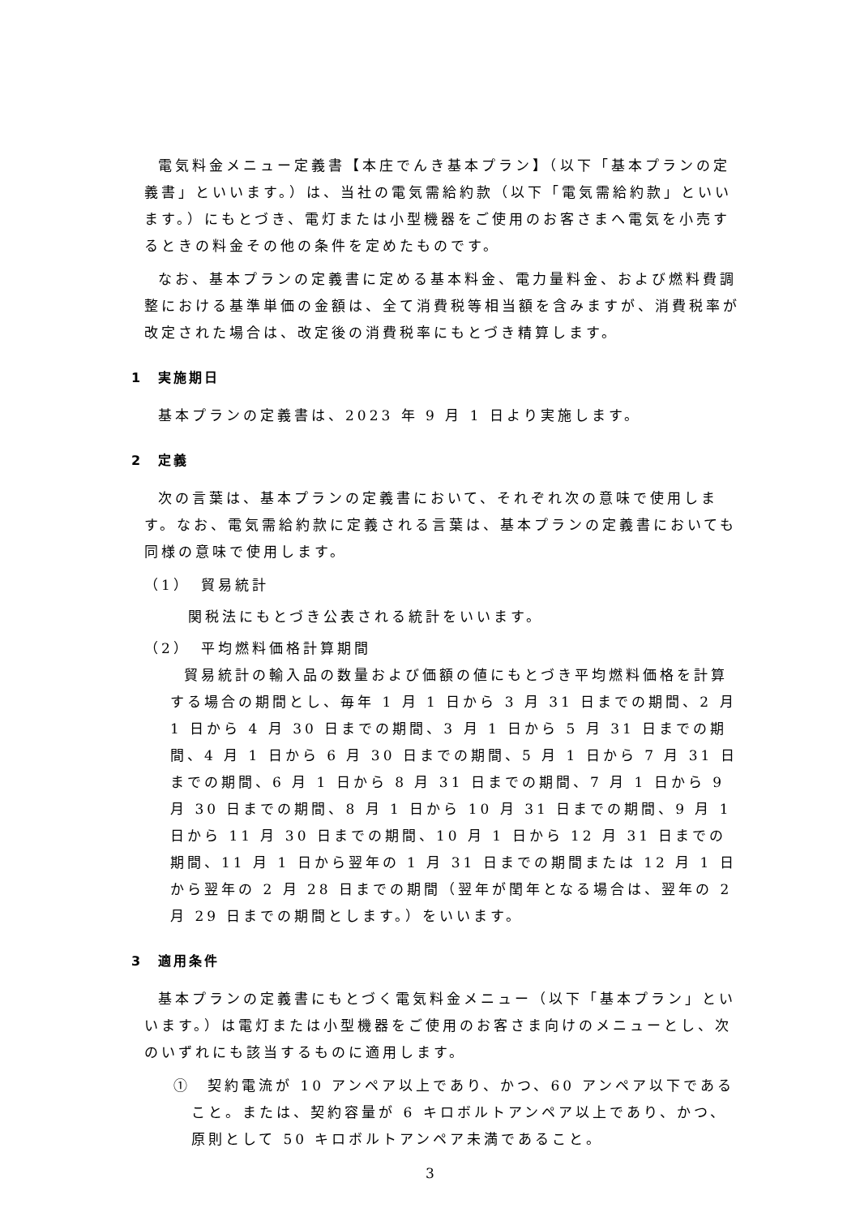電気料金メニュー定義書【本庄でんき基本プラン】（以下「基本プランの定義書」といいます。）は、当社の電気需給約款（以下「電気需給約款」といいます。）にもとづき、電灯または小型機器をご使用のお客さまへ電気を小売するときの料金その他の条件を定めたものです。
なお、基本プランの定義書に定める基本料金、電力量料金、および燃料費調整における基準単価の金額は、全て消費税等相当額を含みますが、消費税率が改定された場合は、改定後の消費税率にもとづき精算します。
1　実施期日
基本プランの定義書は、2023 年 9 月 1 日より実施します。
2　定義
次の言葉は、基本プランの定義書において、それぞれ次の意味で使用します。なお、電気需給約款に定義される言葉は、基本プランの定義書においても同様の意味で使用します。
（1）　貿易統計
関税法にもとづき公表される統計をいいます。
（2）　平均燃料価格計算期間
貿易統計の輸入品の数量および価額の値にもとづき平均燃料価格を計算する場合の期間とし、毎年 1 月 1 日から 3 月 31 日までの期間、2 月 1 日から 4 月 30 日までの期間、3 月 1 日から 5 月 31 日までの期間、4 月 1 日から 6 月 30 日までの期間、5 月 1 日から 7 月 31 日までの期間、6 月 1 日から 8 月 31 日までの期間、7 月 1 日から 9 月 30 日までの期間、8 月 1 日から 10 月 31 日までの期間、9 月 1 日から 11 月 30 日までの期間、10 月 1 日から 12 月 31 日までの期間、11 月 1 日から翌年の 1 月 31 日までの期間または 12 月 1 日から翌年の 2 月 28 日までの期間（翌年が閏年となる場合は、翌年の 2 月 29 日までの期間とします。）をいいます。
3　適用条件
基本プランの定義書にもとづく電気料金メニュー（以下「基本プラン」といいます。）は電灯または小型機器をご使用のお客さま向けのメニューとし、次のいずれにも該当するものに適用します。
①　契約電流が 10 アンペア以上であり、かつ、60 アンペア以下であること。または、契約容量が 6 キロボルトアンペア以上であり、かつ、原則として 50 キロボルトアンペア未満であること。
3